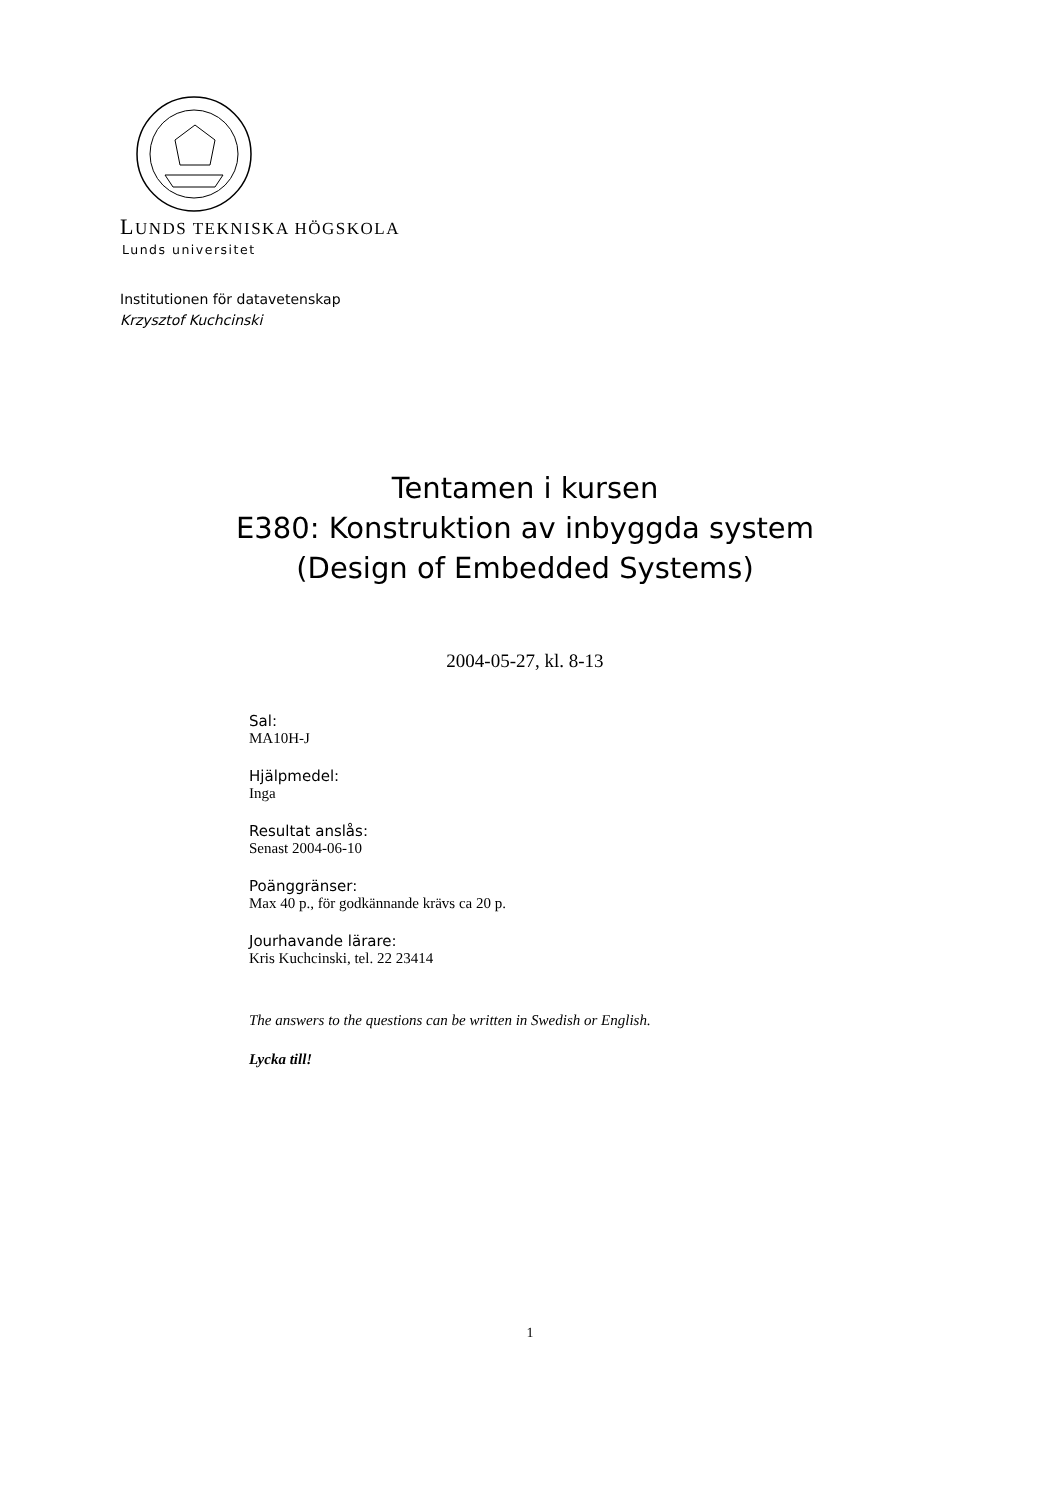LUNDS TEKNISKA HÖGSKOLA
Lunds universitet
Institutionen för datavetenskap
Krzysztof Kuchcinski
Tentamen i kursen
E380: Konstruktion av inbyggda system
(Design of Embedded Systems)
2004-05-27, kl. 8-13
Sal:
MA10H-J
Hjälpmedel:
Inga
Resultat anslås:
Senast 2004-06-10
Poänggränser:
Max 40 p., för godkännande krävs ca 20 p.
Jourhavande lärare:
Kris Kuchcinski, tel. 22 23414
The answers to the questions can be written in Swedish or English.
Lycka till!
1